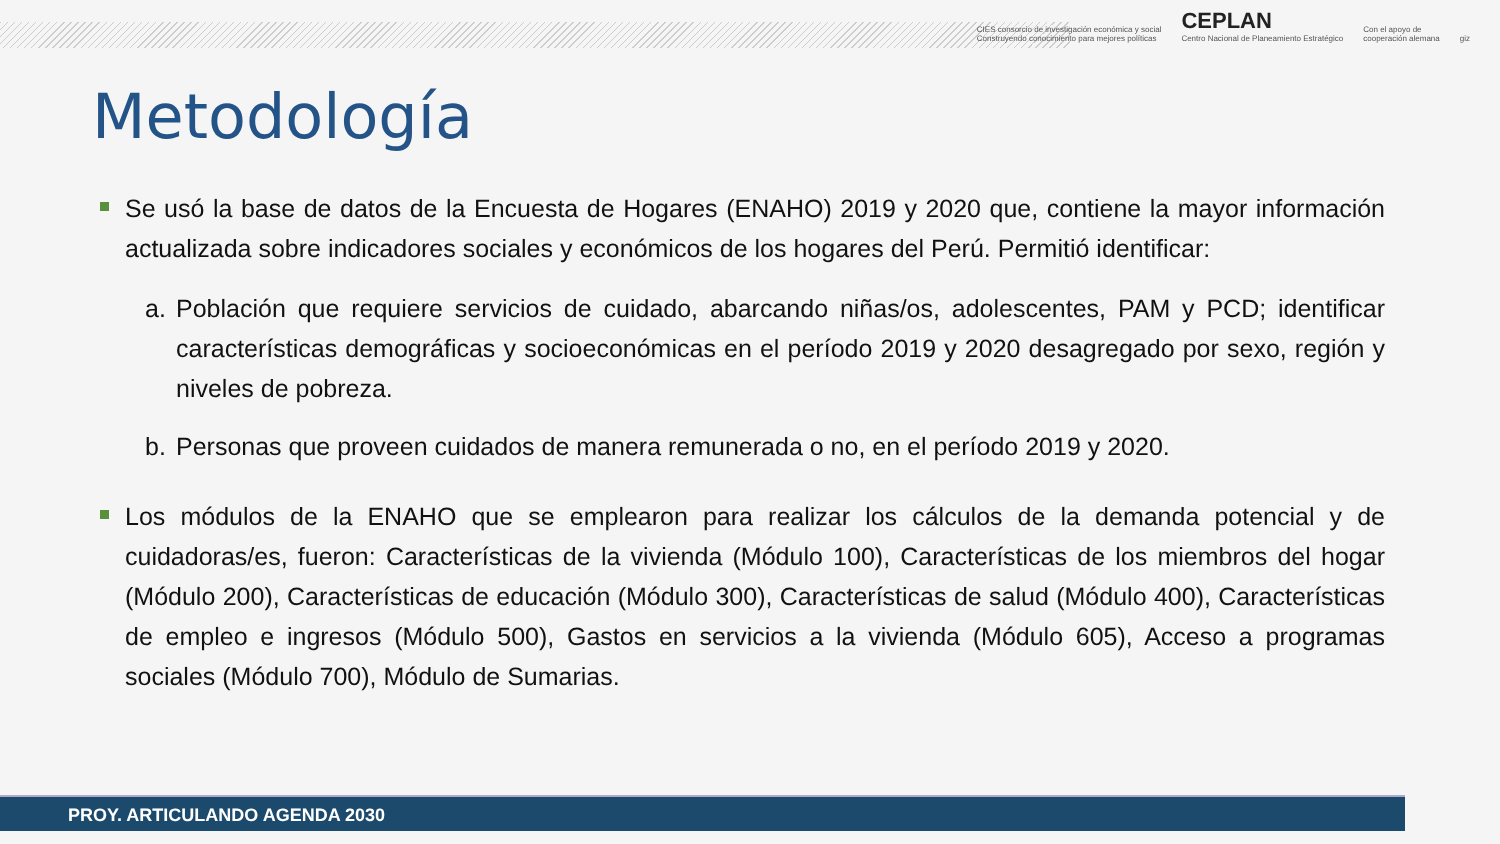CIES consorcio de investigación económica y social
Construyendo conocimiento para mejores políticas
CEPLAN
Centro Nacional de Planeamiento Estratégico
Con el apoyo de
cooperación alemana
giz
Metodología
Se usó la base de datos de la Encuesta de Hogares (ENAHO) 2019 y 2020 que, contiene la mayor información actualizada sobre indicadores sociales y económicos de los hogares del Perú. Permitió identificar:
a. Población que requiere servicios de cuidado, abarcando niñas/os, adolescentes, PAM y PCD; identificar características demográficas y socioeconómicas en el período 2019 y 2020 desagregado por sexo, región y niveles de pobreza.
b. Personas que proveen cuidados de manera remunerada o no, en el período 2019 y 2020.
Los módulos de la ENAHO que se emplearon para realizar los cálculos de la demanda potencial y de cuidadoras/es, fueron: Características de la vivienda (Módulo 100), Características de los miembros del hogar (Módulo 200), Características de educación (Módulo 300), Características de salud (Módulo 400), Características de empleo e ingresos (Módulo 500), Gastos en servicios a la vivienda (Módulo 605), Acceso a programas sociales (Módulo 700), Módulo de Sumarias.
PROY. ARTICULANDO AGENDA 2030